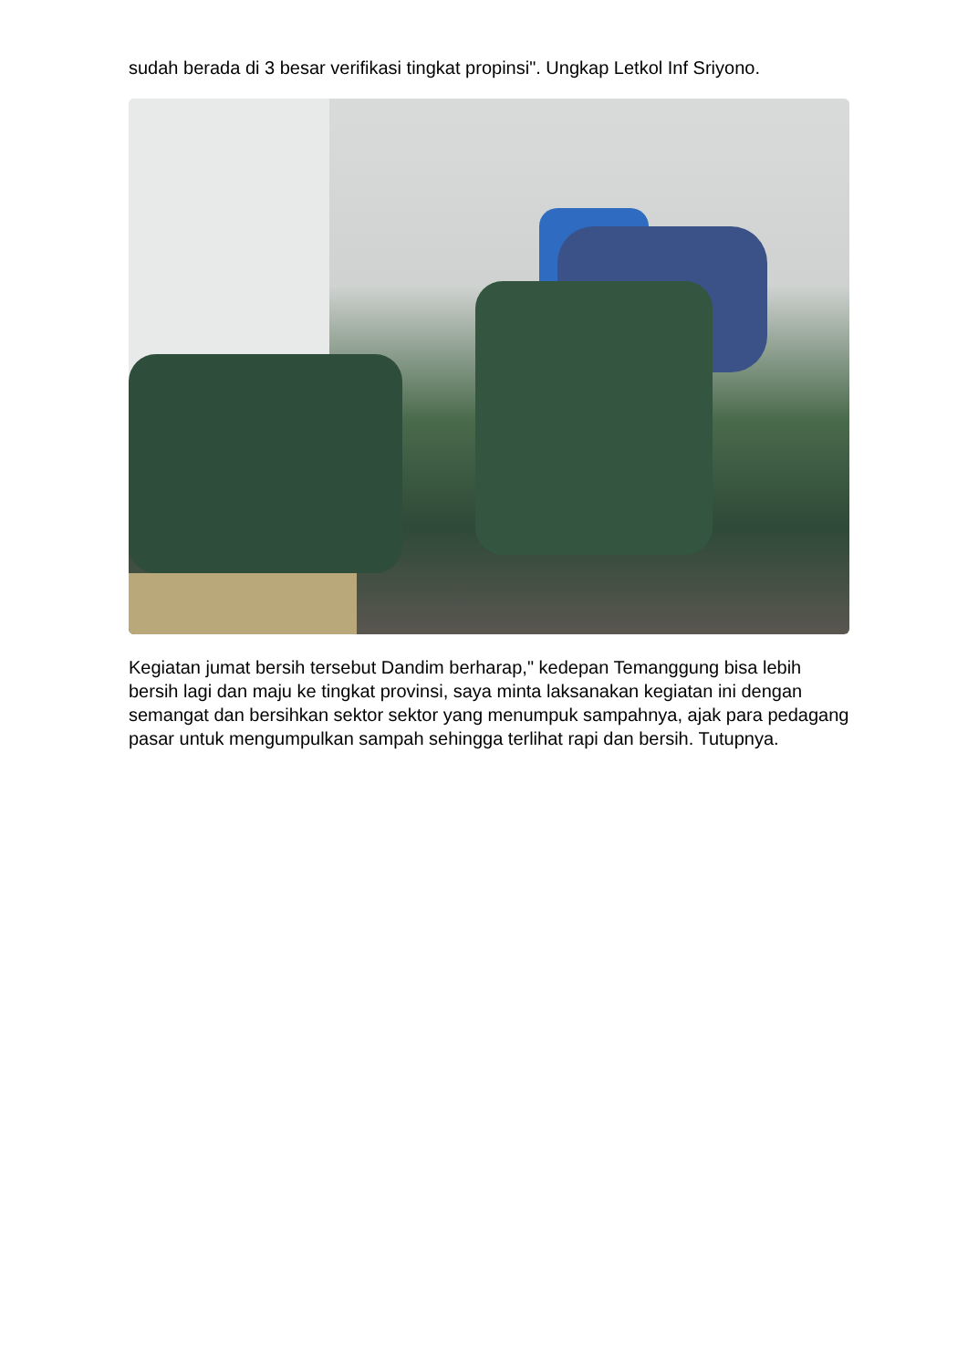sudah berada di 3 besar verifikasi tingkat propinsi". Ungkap Letkol Inf Sriyono.
Kegiatan jumat bersih tersebut Dandim berharap," kedepan Temanggung bisa lebih bersih lagi dan maju ke tingkat provinsi, saya minta laksanakan kegiatan ini dengan semangat dan bersihkan sektor sektor yang menumpuk sampahnya, ajak para pedagang pasar untuk mengumpulkan sampah sehingga terlihat rapi dan bersih. Tutupnya.